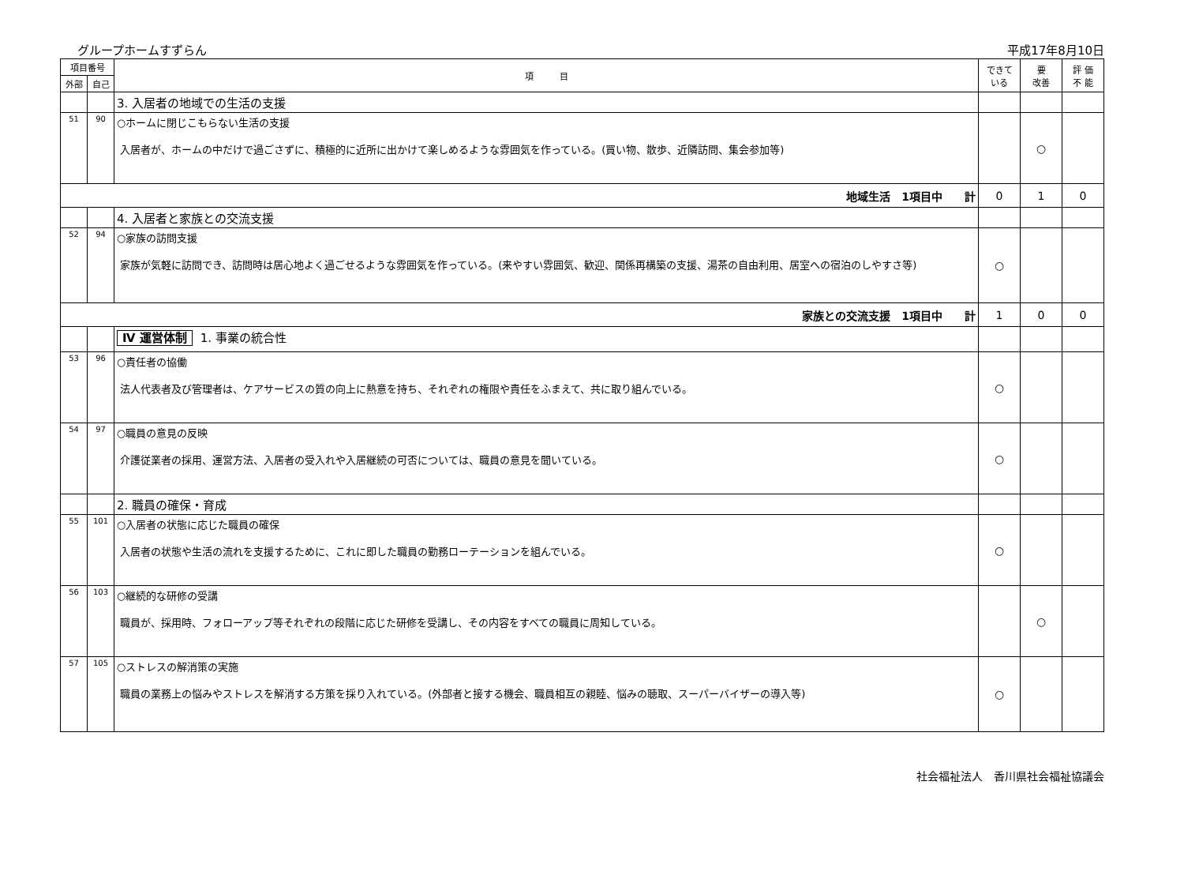グループホームすずらん 平成17年8月10日
| 項目番号 | | 項 目 | できて いる | 要 改善 | 評 価 不 能 |
| --- | --- | --- | --- | --- | --- |
| 外部 | 自己 | | | | |
| | | 3. 入居者の地域での生活の支援 | | | |
| 51 | 90 | ○ホームに閉じこもらない生活の支援 入居者が、ホームの中だけで過ごさずに、積極的に近所に出かけて楽しめるような雰囲気を作っている。(買い物、散歩、近隣訪問、集会参加等) | | ○ | |
| 地域生活 1項目中 計 | | | 0 | 1 | 0 |
| | | 4. 入居者と家族との交流支援 | | | |
| 52 | 94 | ○家族の訪問支援 家族が気軽に訪問でき、訪問時は居心地よく過ごせるような雰囲気を作っている。(来やすい雰囲気、歓迎、関係再構築の支援、湯茶の自由利用、居室への宿泊のしやすさ等) | ○ | | |
| 家族との交流支援 1項目中 計 | | | 1 | 0 | 0 |
| | | Ⅳ 運営体制 1. 事業の統合性 | | | |
| 53 | 96 | ○責任者の協働 法人代表者及び管理者は、ケアサービスの質の向上に熱意を持ち、それぞれの権限や責任をふまえて、共に取り組んでいる。 | ○ | | |
| 54 | 97 | ○職員の意見の反映 介護従業者の採用、運営方法、入居者の受入れや入居継続の可否については、職員の意見を聞いている。 | ○ | | |
| | | 2. 職員の確保・育成 | | | |
| 55 | 101 | ○入居者の状態に応じた職員の確保 入居者の状態や生活の流れを支援するために、これに即した職員の勤務ローテーションを組んでいる。 | ○ | | |
| 56 | 103 | ○継続的な研修の受講 職員が、採用時、フォローアップ等それぞれの段階に応じた研修を受講し、その内容をすべての職員に周知している。 | | ○ | |
| 57 | 105 | ○ストレスの解消策の実施 職員の業務上の悩みやストレスを解消する方策を採り入れている。(外部者と接する機会、職員相互の親睦、悩みの聴取、スーパーバイザーの導入等) | ○ | | |
社会福祉法人　香川県社会福祉協議会